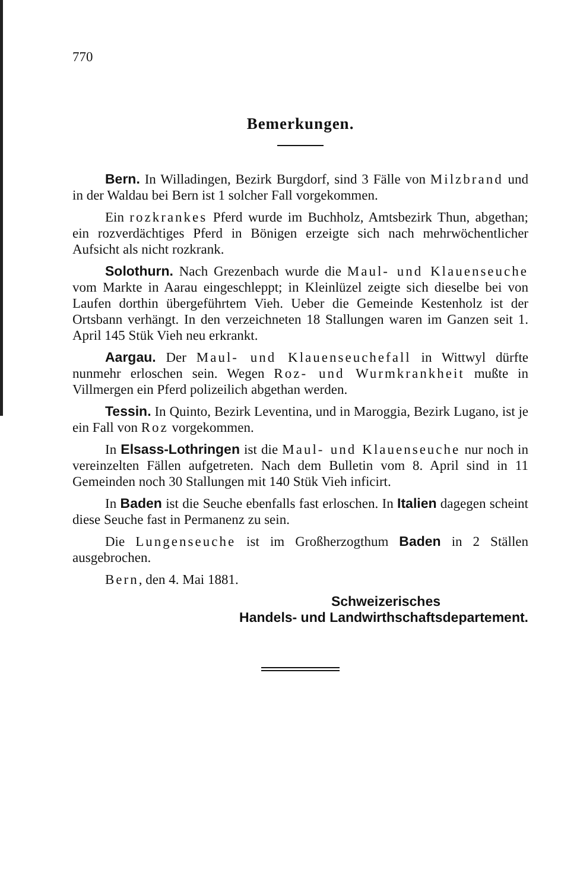770
Bemerkungen.
Bern. In Willadingen, Bezirk Burgdorf, sind 3 Fälle von Milzbrand und in der Waldau bei Bern ist 1 solcher Fall vorgekommen.
Ein rozkrankes Pferd wurde im Buchholz, Amtsbezirk Thun, abgethan; ein rozverdächtiges Pferd in Bönigen erzeigte sich nach mehrwöchentlicher Aufsicht als nicht rozkrank.
Solothurn. Nach Grezenbach wurde die Maul- und Klauenseuche vom Markte in Aarau eingeschleppt; in Kleinlüzel zeigte sich dieselbe bei von Laufen dorthin übergeführtem Vieh. Ueber die Gemeinde Kestenholz ist der Ortsbann verhängt. In den verzeichneten 18 Stallungen waren im Ganzen seit 1. April 145 Stük Vieh neu erkrankt.
Aargau. Der Maul- und Klauenseuchefall in Wittwyl dürfte nunmehr erloschen sein. Wegen Roz- und Wurmkrankheit mußte in Villmergen ein Pferd polizeilich abgethan werden.
Tessin. In Quinto, Bezirk Leventina, und in Maroggia, Bezirk Lugano, ist je ein Fall von Roz vorgekommen.
In Elsass-Lothringen ist die Maul- und Klauenseuche nur noch in vereinzelten Fällen aufgetreten. Nach dem Bulletin vom 8. April sind in 11 Gemeinden noch 30 Stallungen mit 140 Stük Vieh inficirt.
In Baden ist die Seuche ebenfalls fast erloschen. In Italien dagegen scheint diese Seuche fast in Permanenz zu sein.
Die Lungenseuche ist im Großherzogthum Baden in 2 Ställen ausgebrochen.
Bern, den 4. Mai 1881.
Schweizerisches
Handels- und Landwirthschaftsdepartement.